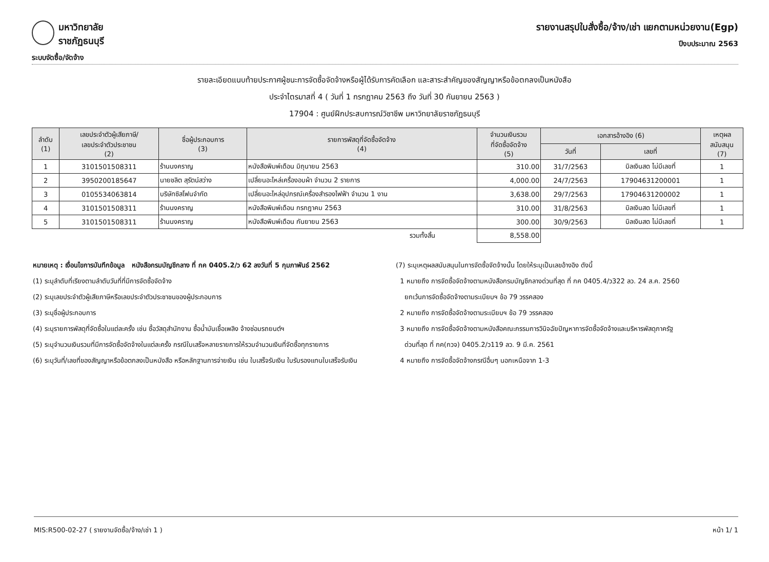มหาวิทยาลัยราชภัฏธนบุรี
ระบบจัดซื้อ/จัดจ้าง
รายงานสรุปใบสั่งซื้อ/จ้าง/เช่า แยกตามหน่วยงาน(Egp)
ปีงบประมาณ 2563
รายละเอียดแนบท้ายประกาศผู้ชนะการจัดซื้อจัดจ้างหรือผู้ได้รับการคัดเลือก และสาระสำคัญของสัญญาหรือข้อตกลงเป็นหนังสือ
ประจำไตรมาสที่ 4 ( วันที่ 1 กรกฎาคม 2563 ถึง วันที่ 30 กันยายน 2563 )
17904 : ศูนย์ฝึกประสบการณ์วิชาชีพ มหาวิทยาลัยราชภัฏธนบุรี
| ลำดับ (1) | เลขประจำตัวผู้เสียภาษี/ เลขประจำตัวประชาชน (2) | ชื่อผู้ประกอบการ (3) | รายการพัสดุที่จัดซื้อจัดจ้าง (4) | จำนวนเงินรวม ที่จัดซื้อจัดจ้าง (5) | เอกสารอ้างอิง (6) | | เหตุผล สนับสนุน (7) |
| --- | --- | --- | --- | --- | --- | --- | --- |
| | | | | | วันที่ | เลขที่ | |
| 1 | 3101501508311 | ร้านนงคราญ | หนังสือพิมพ์เดือน มิถุนายน 2563 | 310.00 | 31/7/2563 | บิลเงินสด ไม่มีเลขที่ | 1 |
| 2 | 3950200185647 | นายชลิต สุรัตน์สว่าง | เปลี่ยนอะไหล่เครื่องอบผ้า จำนวน 2 รายการ | 4,000.00 | 24/7/2563 | 17904631200001 | 1 |
| 3 | 0105534063814 | บริษัทซิสโฟนจำกัด | เปลี่ยนอะไหล่อุปกรณ์เครื่องสำรองไฟฟ้า จำนวน 1 งาน | 3,638.00 | 29/7/2563 | 17904631200002 | 1 |
| 4 | 3101501508311 | ร้านนงคราญ | หนังสือพิมพ์เดือน กรกฎาคม 2563 | 310.00 | 31/8/2563 | บิลเงินสด ไม่มีเลขที่ | 1 |
| 5 | 3101501508311 | ร้านนงคราญ | หนังสือพิมพ์เดือน กันยายน 2563 | 300.00 | 30/9/2563 | บิลเงินสด ไม่มีเลขที่ | 1 |
| รวมทั้งสิ้น | | | | 8,558.00 | | | |
หมายเหตุ : เงื่อนไขการบันทึกข้อมูล หนังสือกรมบัญชีกลาง ที่ กค 0405.2/ว 62 ลงวันที่ 5 กุมภาพันธ์ 2562
(1) ระบุลำดับที่เรียงตามลำดับวันที่ที่มีการจัดซื้อจัดจ้าง
(2) ระบุเลขประจำตัวผู้เสียภาษีหรือเลขประจำตัวประชาชนของผู้ประกอบการ
(3) ระบุชื่อผู้ประกอบการ
(4) ระบุรายการพัสดุที่จัดซื้อในแต่ละครั้ง เช่น ซื้อวัสดุสำนักงาน ซื้อน้ำมันเชื้อเพลิง จ้างซ่อมรถยนต์ฯ
(5) ระบุจำนวนเงินรวมที่มีการจัดซื้อจัดจ้างในแต่ละครั้ง กรณีใบเสร็จหลายรายการให้รวมจำนวนเงินที่จัดซื้อทุกรายการ
(6) ระบุวันที่/เลขที่ของสัญญาหรือข้อตกลงเป็นหนังสือ หรือหลักฐานการจ่ายเงิน เช่น ใบเสร็จรับเงิน ใบรับรองแทนใบเสร็จรับเงิน
(7) ระบุเหตุผลสนับสนุนในการจัดซื้อจัดจ้างนั้น โดยให้ระบุเป็นเลขอ้างอิง ดังนี้
1 หมายถึง การจัดซื้อจัดจ้างตามหนังสือกรมบัญชีกลางด่วนที่สุด ที่ กค 0405.4/ว322 ลว. 24 ส.ค. 2560
ยกเว้นการจัดซื้อจัดจ้างตามระเบียบฯ ข้อ 79 วรรคสอง
2 หมายถึง การจัดซื้อจัดจ้างตามระเบียบฯ ข้อ 79 วรรคสอง
3 หมายถึง การจัดซื้อจัดจ้างตามหนังสือคณะกรรมการวินิจฉัยปัญหาการจัดซื้อจัดจ้างและบริหารพัสดุภาครัฐ
ด่วนที่สุด ที่ กค(กวจ) 0405.2/ว119 ลว. 9 มี.ค. 2561
4 หมายถึง การจัดซื้อจัดจ้างกรณีอื่นๆ นอกเหนือจาก 1-3
MIS:R500-02-27 ( รายงานจัดซื้อ/จ้าง/เช่า 1 ) หน้า 1/ 1